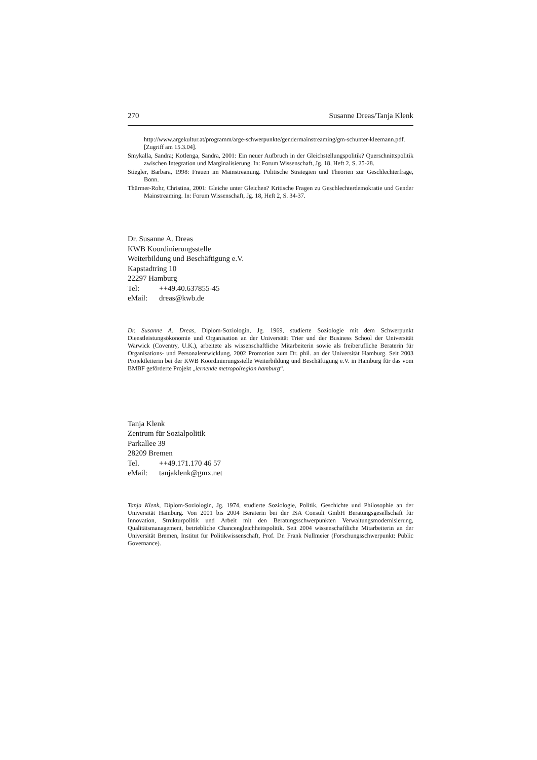270 Susanne Dreas/Tanja Klenk
http://www.argekultur.at/programm/arge-schwerpunkte/gendermainstreaming/gm-schunter-kleemann.pdf. [Zugriff am 15.3.04].
Smykalla, Sandra; Kotlenga, Sandra, 2001: Ein neuer Aufbruch in der Gleichstellungspolitik? Querschnittspolitik zwischen Integration und Marginalisierung. In: Forum Wissenschaft, Jg. 18, Heft 2, S. 25-28.
Stiegler, Barbara, 1998: Frauen im Mainstreaming. Politische Strategien und Theorien zur Geschlechterfrage, Bonn.
Thürmer-Rohr, Christina, 2001: Gleiche unter Gleichen? Kritische Fragen zu Geschlechterdemokratie und Gender Mainstreaming. In: Forum Wissenschaft, Jg. 18, Heft 2, S. 34-37.
Dr. Susanne A. Dreas
KWB Koordinierungsstelle
Weiterbildung und Beschäftigung e.V.
Kapstadtring 10
22297 Hamburg
| Tel: | ++49.40.637855-45 |
| eMail: | dreas@kwb.de |
Dr. Susanne A. Dreas, Diplom-Soziologin, Jg. 1969, studierte Soziologie mit dem Schwerpunkt Dienstleistungsökonomie und Organisation an der Universität Trier und der Business School der Universität Warwick (Coventry, U.K.), arbeitete als wissenschaftliche Mitarbeiterin sowie als freiberufliche Beraterin für Organisations- und Personalentwicklung, 2002 Promotion zum Dr. phil. an der Universität Hamburg. Seit 2003 Projektleiterin bei der KWB Koordinierungsstelle Weiterbildung und Beschäftigung e.V. in Hamburg für das vom BMBF geförderte Projekt „lernende metropolregion hamburg“.
Tanja Klenk
Zentrum für Sozialpolitik
Parkallee 39
28209 Bremen
| Tel. | ++49.171.170 46 57 |
| eMail: | tanjaklenk@gmx.net |
Tanja Klenk, Diplom-Soziologin, Jg. 1974, studierte Soziologie, Politik, Geschichte und Philosophie an der Universität Hamburg. Von 2001 bis 2004 Beraterin bei der ISA Consult GmbH Beratungsgesellschaft für Innovation, Strukturpolitik und Arbeit mit den Beratungsschwerpunkten Verwaltungsmodernisierung, Qualitätsmanagement, betriebliche Chancengleichheitspolitik. Seit 2004 wissenschaftliche Mitarbeiterin an der Universität Bremen, Institut für Politikwissenschaft, Prof. Dr. Frank Nullmeier (Forschungsschwerpunkt: Public Governance).